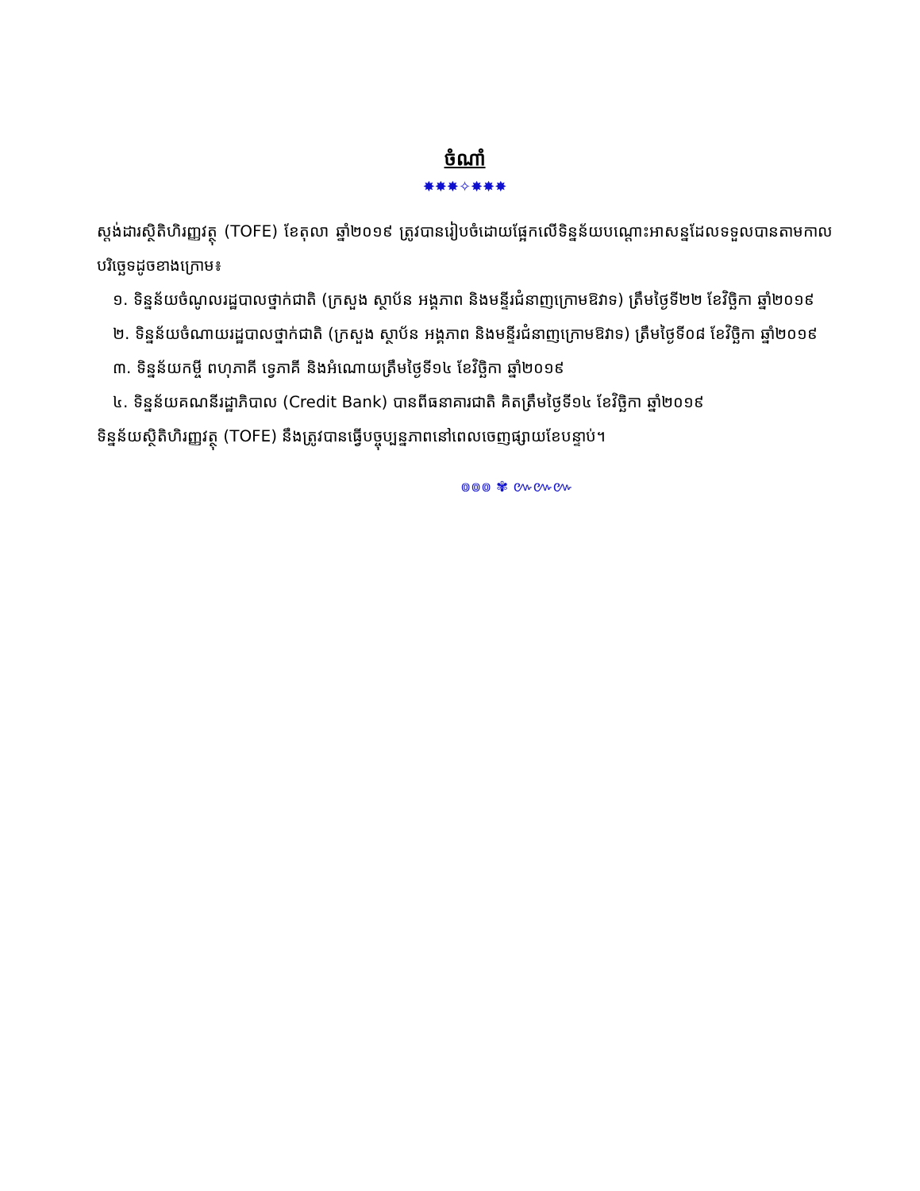ចំណាំ
✸✸✸✧✸✸✸
ស្តង់ដារស្ថិតិហិរញ្ញវត្ថុ (TOFE) ខែតុលា ឆ្នាំ២០១៩ ត្រូវបានរៀបចំដោយផ្អែកលើទិន្នន័យបណ្តោះអាសន្នដែលទទួលបានតាមកាលបរិច្ឆេទដូចខាងក្រោម៖
១. ទិន្នន័យចំណូលរដ្ឋបាលថ្នាក់ជាតិ (ក្រសួង ស្ថាប័ន អង្គភាព និងមន្ទីរជំនាញក្រោមឱវាទ) ត្រឹមថ្ងៃទី២២ ខែវិច្ឆិកា ឆ្នាំ២០១៩
២. ទិន្នន័យចំណាយរដ្ឋបាលថ្នាក់ជាតិ (ក្រសួង ស្ថាប័ន អង្គភាព និងមន្ទីរជំនាញក្រោមឱវាទ) ត្រឹមថ្ងៃទី០៨ ខែវិច្ឆិកា ឆ្នាំ២០១៩
៣. ទិន្នន័យកម្ចី ពហុភាគី ទ្វេភាគី និងអំណោយត្រឹមថ្ងៃទី១៤ ខែវិច្ឆិកា ឆ្នាំ២០១៩
៤. ទិន្នន័យគណនីរដ្ឋាភិបាល (Credit Bank) បានពីធនាគារជាតិ គិតត្រឹមថ្ងៃទី១៤ ខែវិច្ឆិកា ឆ្នាំ២០១៩
ទិន្នន័យស្ថិតិហិរញ្ញវត្ថុ (TOFE) នឹងត្រូវបានធ្វើបច្ចុប្បន្នភាពនៅពេលចេញផ្សាយខែបន្ទាប់។
៙៙៙ ✾ ៚៚៚